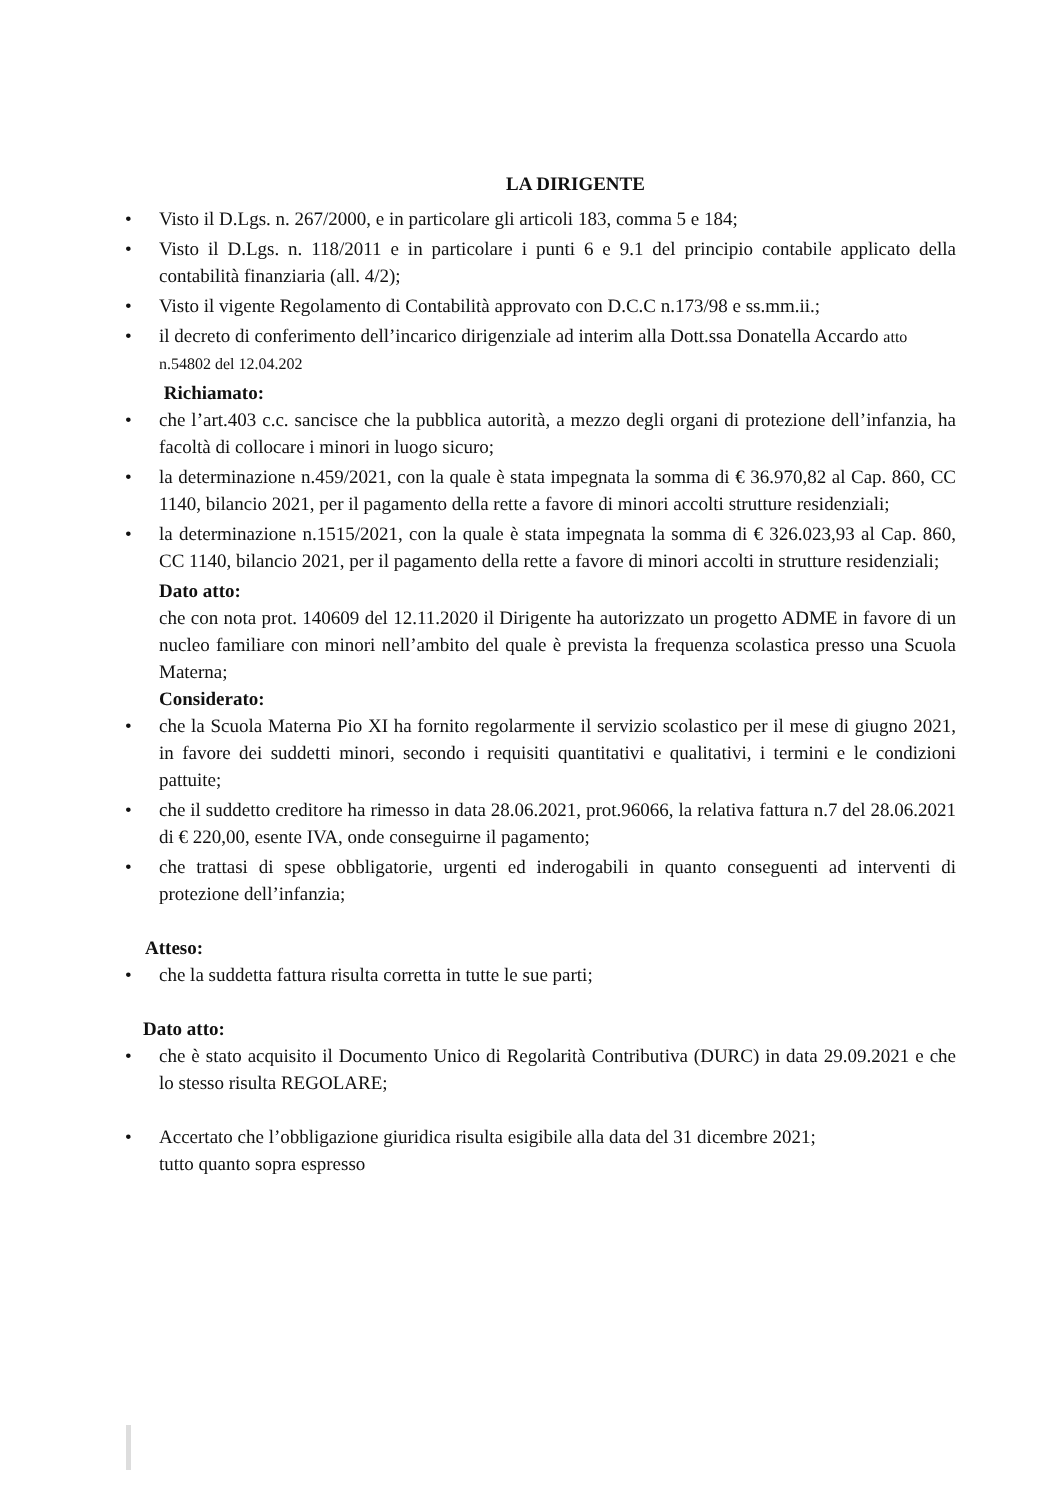LA DIRIGENTE
• Visto il D.Lgs. n. 267/2000, e in particolare gli articoli 183, comma 5 e 184;
• Visto il D.Lgs. n. 118/2011 e in particolare i punti 6 e 9.1 del principio contabile applicato della contabilità finanziaria (all. 4/2);
• Visto il vigente Regolamento di Contabilità approvato con D.C.C n.173/98 e ss.mm.ii.;
• il decreto di conferimento dell’incarico dirigenziale ad interim alla Dott.ssa Donatella Accardo atto
n.54802 del 12.04.202
Richiamato:
• che l’art.403 c.c. sancisce che la pubblica autorità, a mezzo degli organi di protezione dell’infanzia, ha facoltà di collocare i minori in luogo sicuro;
• la determinazione n.459/2021, con la quale è stata impegnata la somma di € 36.970,82 al Cap. 860, CC 1140, bilancio 2021, per il pagamento della rette a favore di minori accolti strutture residenziali;
• la determinazione n.1515/2021, con la quale è stata impegnata la somma di € 326.023,93 al Cap. 860, CC 1140, bilancio 2021, per il pagamento della rette a favore di minori accolti in strutture residenziali;
Dato atto:
che con nota prot. 140609 del 12.11.2020 il Dirigente ha autorizzato un progetto ADME in favore di un nucleo familiare con minori nell’ambito del quale è prevista la frequenza scolastica presso una Scuola Materna;
Considerato:
• che la Scuola Materna Pio XI ha fornito regolarmente il servizio scolastico per il mese di giugno 2021, in favore dei suddetti minori, secondo i requisiti quantitativi e qualitativi, i termini e le condizioni pattuite;
• che il suddetto creditore ha rimesso in data 28.06.2021, prot.96066, la relativa fattura n.7 del 28.06.2021 di € 220,00, esente IVA, onde conseguirne il pagamento;
• che trattasi di spese obbligatorie, urgenti ed inderogabili in quanto conseguenti ad interventi di protezione dell’infanzia;
Atteso:
• che la suddetta fattura risulta corretta in tutte le sue parti;
Dato atto:
• che è stato acquisito il Documento Unico di Regolarità Contributiva (DURC) in data 29.09.2021 e che lo stesso risulta REGOLARE;
• Accertato che l’obbligazione giuridica risulta esigibile alla data del 31 dicembre 2021;
tutto quanto sopra espresso